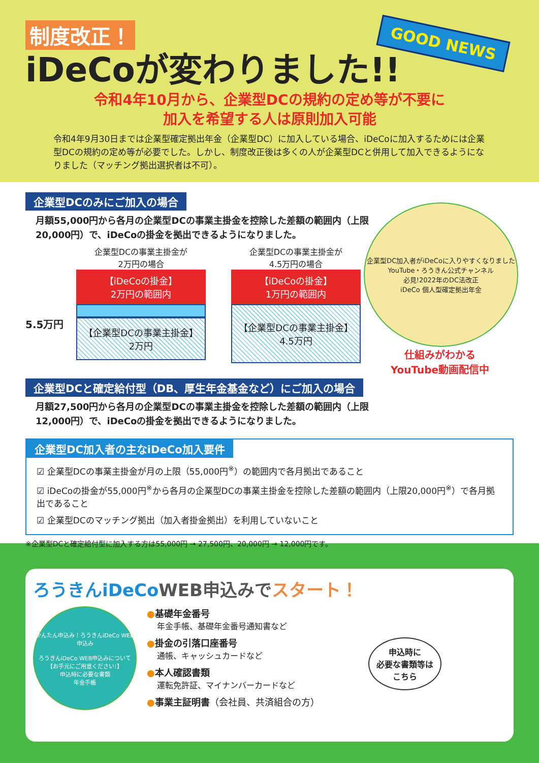制度改正！
iDeCoが変わりました!!
GOOD NEWS
令和4年10月から、企業型DCの規約の定め等が不要に
加入を希望する人は原則加入可能
令和4年9月30日までは企業型確定拠出年金（企業型DC）に加入している場合、iDeCoに加入するためには企業型DCの規約の定め等が必要でした。しかし、制度改正後は多くの人が企業型DCと併用して加入できるようになりました（マッチング拠出選択者は不可）。
企業型DCのみにご加入の場合
月額55,000円から各月の企業型DCの事業主掛金を控除した差額の範囲内（上限20,000円）で、iDeCoの掛金を拠出できるようになりました。
5.5万円
企業型DCの事業主掛金が
2万円の場合
【iDeCoの掛金】
2万円の範囲内
【企業型DCの事業主掛金】
2万円
企業型DCの事業主掛金が
4.5万円の場合
【iDeCoの掛金】
1万円の範囲内
【企業型DCの事業主掛金】
4.5万円
企業型DC加入者がiDeCoに入りやすくなりました
YouTube・ろうきん公式チャンネル
必見!2022年のDC法改正
iDeCo 個人型確定拠出年金
仕組みがわかる
YouTube動画配信中
企業型DCと確定給付型（DB、厚生年金基金など）にご加入の場合
月額27,500円から各月の企業型DCの事業主掛金を控除した差額の範囲内（上限12,000円）で、iDeCoの掛金を拠出できるようになりました。
企業型DC加入者の主なiDeCo加入要件
☑ 企業型DCの事業主掛金が月の上限（55,000円<sup>※</sup>）の範囲内で各月拠出であること
☑ iDeCoの掛金が55,000円<sup>※</sup>から各月の企業型DCの事業主掛金を控除した差額の範囲内（上限20,000円<sup>※</sup>）で各月拠出であること
☑ 企業型DCのマッチング拠出（加入者掛金拠出）を利用していないこと
※企業型DCと確定給付型に加入する方は55,000円 → 27,500円、20,000円 → 12,000円です。
ろうきんiDeCoWEB申込みで スタート！
かんたん申込み！ろうきんiDeCo WEB申込み
ろうきんiDeCo WEB申込みについて
【お手元にご用意ください!】
申込時に必要な書類
年金手帳
●基礎年金番号
年金手帳、基礎年金番号通知書など
●掛金の引落口座番号
通帳、キャッシュカードなど
●本人確認書類
運転免許証、マイナンバーカードなど
●事業主証明書（会社員、共済組合の方）
申込時に
必要な書類等は
こちら